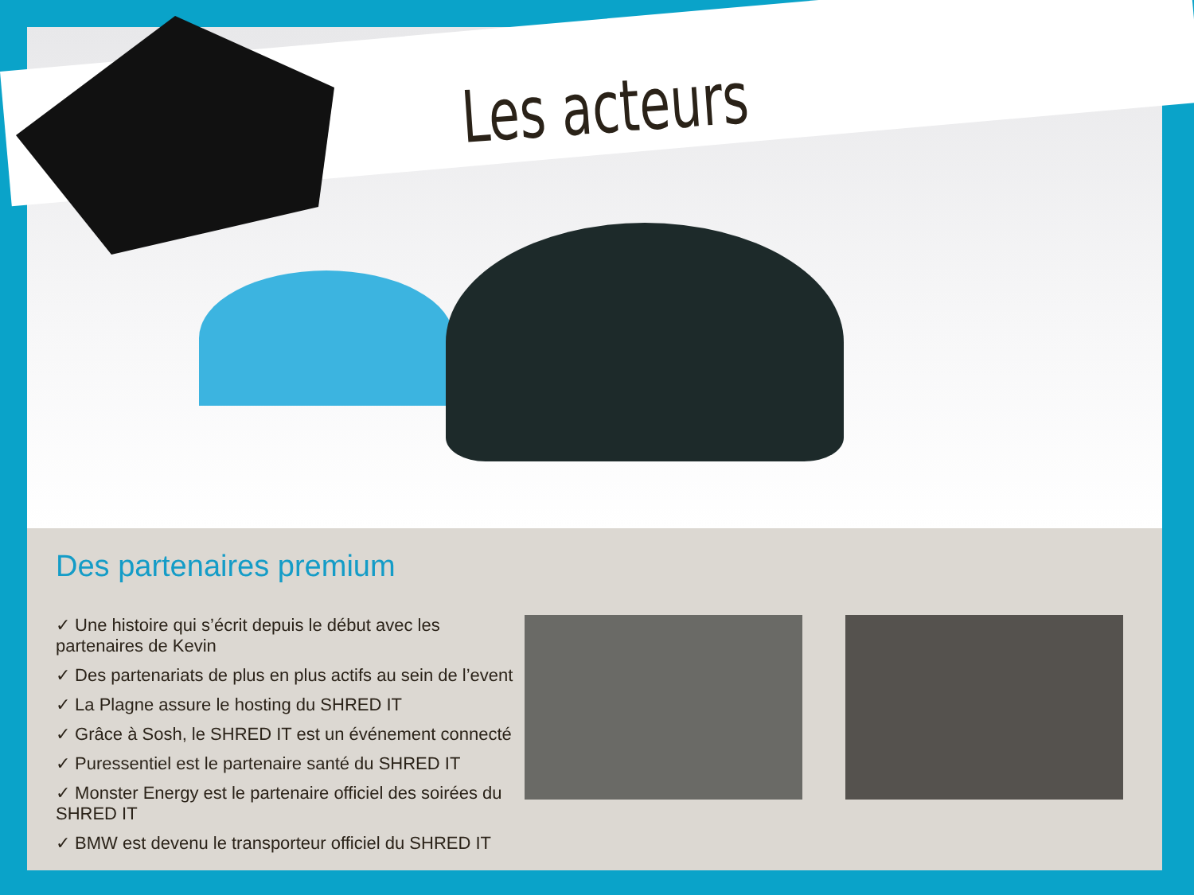Les acteurs
Des partenaires premium
✓ Une histoire qui s’écrit depuis le début avec les partenaires de Kevin
✓ Des partenariats de plus en plus actifs au sein de l’event
✓ La Plagne assure le hosting du SHRED IT
✓ Grâce à Sosh, le SHRED IT est un événement connecté
✓ Puressentiel est le partenaire santé du SHRED IT
✓ Monster Energy est le partenaire officiel des soirées du SHRED IT
✓ BMW est devenu le transporteur officiel du SHRED IT